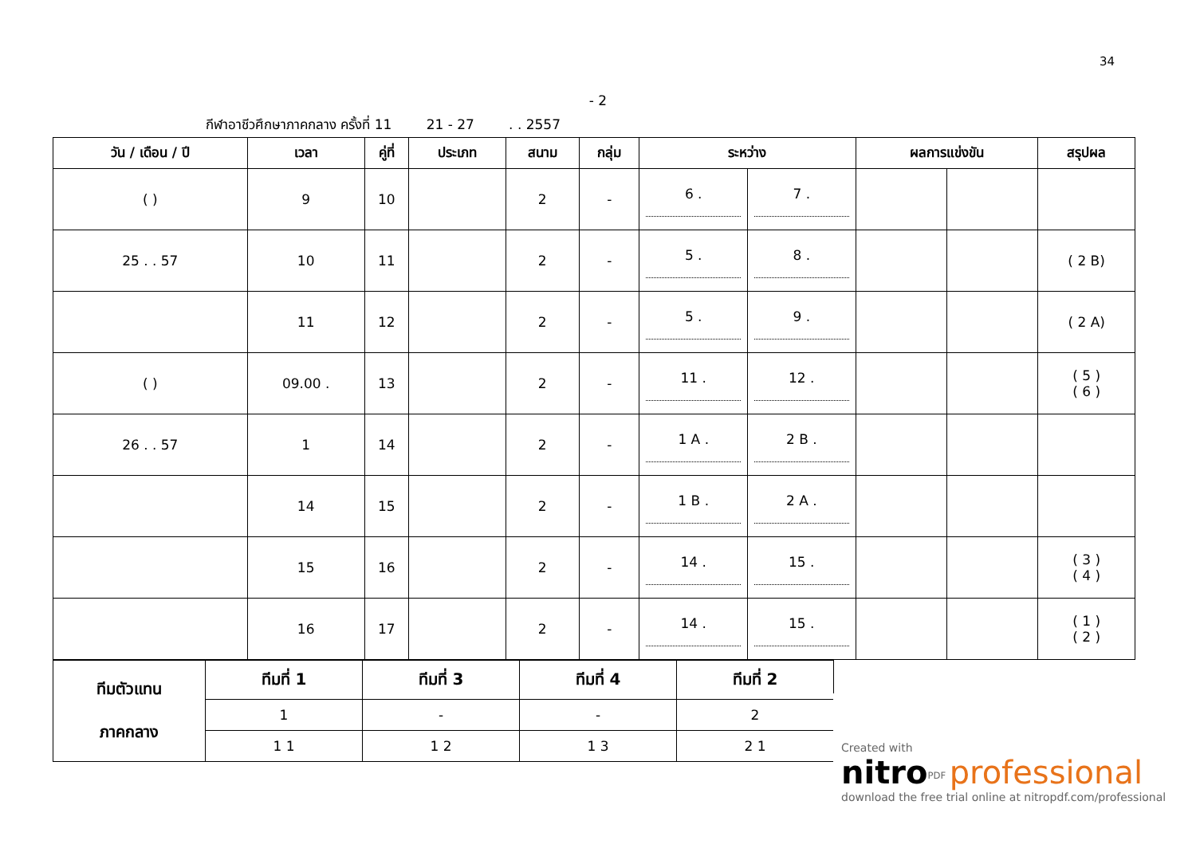34
- 2
กีฬาอาชีวศึกษาภาคกลาง ครั้งที่ 11 21 - 27 . . 2557
| วัน / เดือน / ปี | เวลา | คู่ที่ | ประเภท | สนาม | กลุ่ม | ระหว่าง | | ผลการแข่งขัน | | สรุปผล |
| --- | --- | --- | --- | --- | --- | --- | --- | --- | --- | --- |
| ( ) | 9 | 10 | | 2 | - | 6 . | 7 . | | | |
| 25 . . 57 | 10 | 11 | | 2 | - | 5 . | 8 . | | | ( 2 B) |
| | 11 | 12 | | 2 | - | 5 . | 9 . | | | ( 2 A) |
| ( ) | 09.00 . | 13 | | 2 | - | 11 . | 12 . | | | ( 5 ) ( 6 ) |
| 26 . . 57 | 1 | 14 | | 2 | - | 1 A . | 2 B . | | | |
| | 14 | 15 | | 2 | - | 1 B . | 2 A . | | | |
| | 15 | 16 | | 2 | - | 14 . | 15 . | | | ( 3 ) ( 4 ) |
| | 16 | 17 | | 2 | - | 14 . | 15 . | | | ( 1 ) ( 2 ) |
| ทีมตัวแทน ภาคกลาง | ทีมที่ 1 | ทีมที่ 3 | ทีมที่ 4 | ทีมที่ 2 |
| --- | --- | --- | --- | --- |
| | 1 | - | - | 2 |
| | 1 1 | 1 2 | 1 3 | 2 1 |
Created with
nitro<sup>PDF</sup> professional
download the free trial online at nitropdf.com/professional